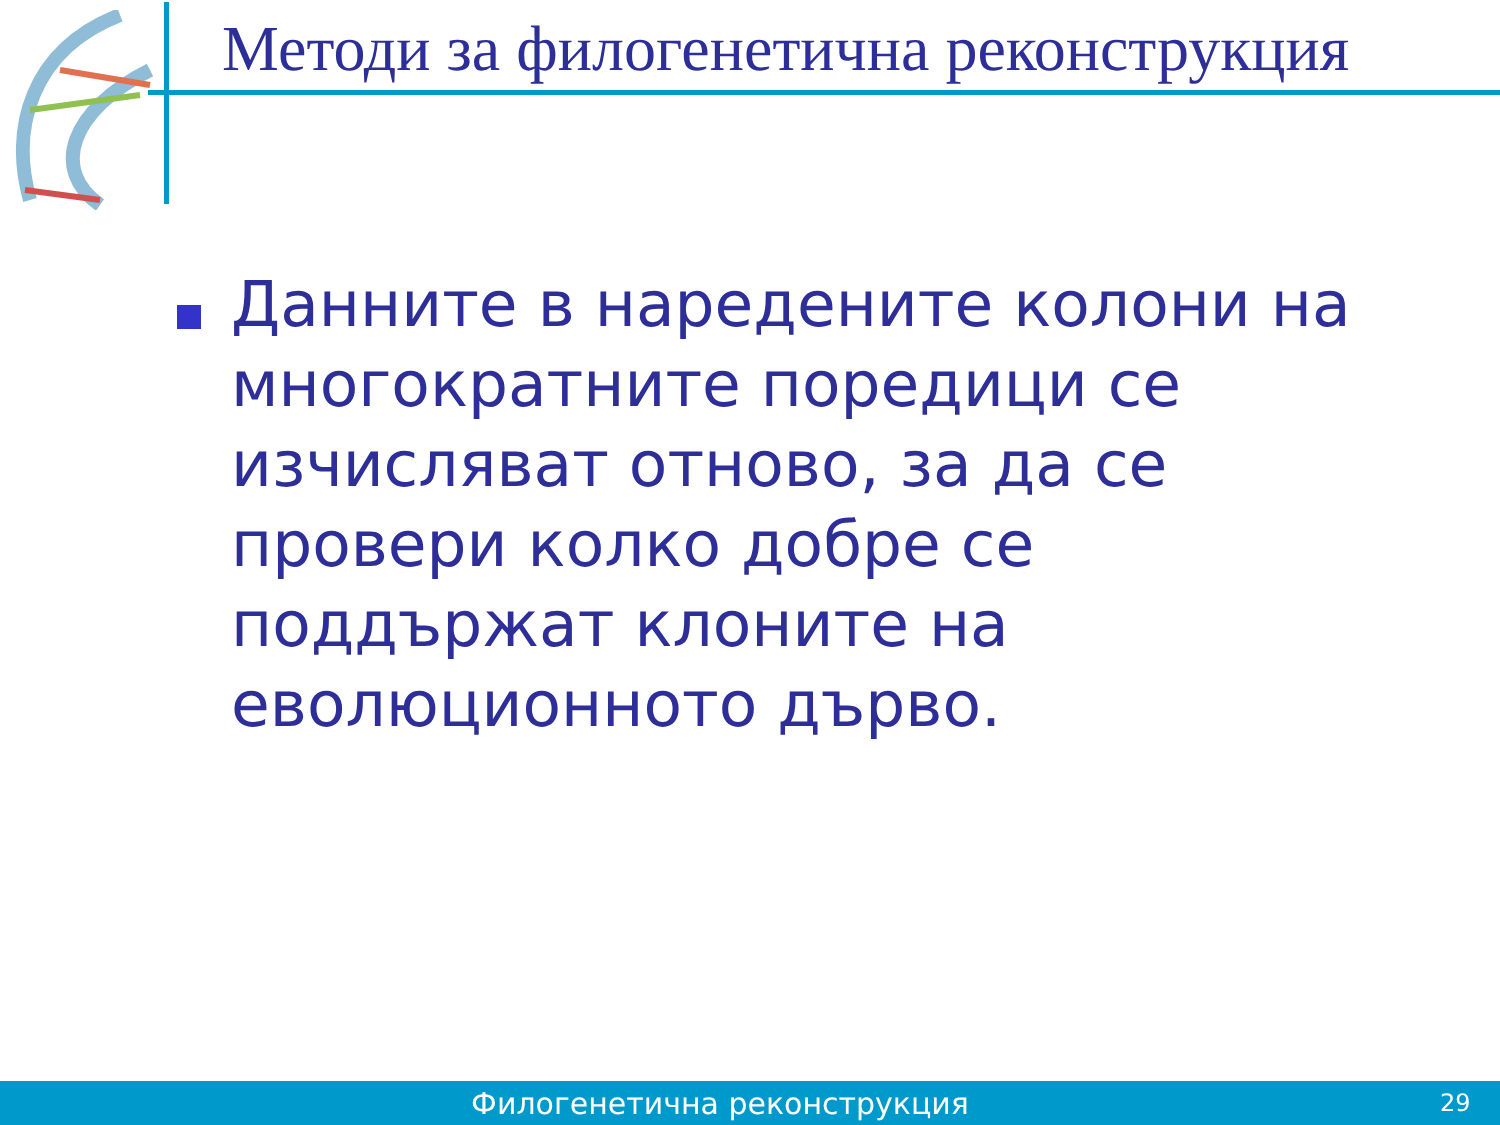Методи за филогенетична реконструкция
Данните в наредените колони на многократните поредици се изчисляват отново, за да се провери колко добре се поддържат клоните на еволюционното дърво.
Филогенетична реконструкция
29